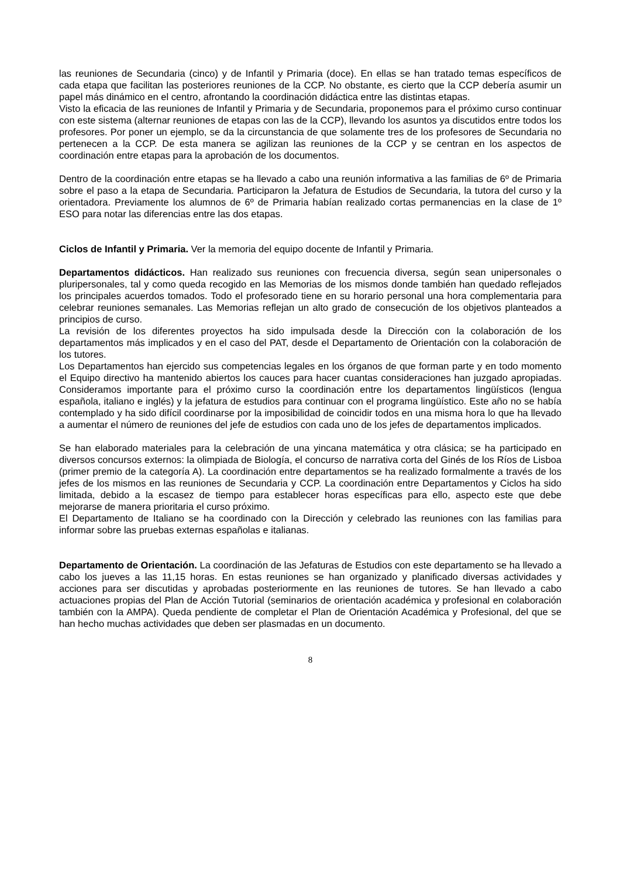las reuniones de Secundaria (cinco) y de Infantil y Primaria (doce). En ellas se han tratado temas específicos de cada etapa que facilitan las posteriores reuniones de la CCP. No obstante, es cierto que la CCP debería asumir un papel más dinámico en el centro, afrontando la coordinación didáctica entre las distintas etapas.
Visto la eficacia de las reuniones de Infantil y Primaria y de Secundaria, proponemos para el próximo curso continuar con este sistema (alternar reuniones de etapas con las de la CCP), llevando los asuntos ya discutidos entre todos los profesores. Por poner un ejemplo, se da la circunstancia de que solamente tres de los profesores de Secundaria no pertenecen a la CCP. De esta manera se agilizan las reuniones de la CCP y se centran en los aspectos de coordinación entre etapas para la aprobación de los documentos.
Dentro de la coordinación entre etapas se ha llevado a cabo una reunión informativa a las familias de 6º de Primaria sobre el paso a la etapa de Secundaria. Participaron la Jefatura de Estudios de Secundaria, la tutora del curso y la orientadora. Previamente los alumnos de 6º de Primaria habían realizado cortas permanencias en la clase de 1º ESO para notar las diferencias entre las dos etapas.
Ciclos de Infantil y Primaria. Ver la memoria del equipo docente de Infantil y Primaria.
Departamentos didácticos. Han realizado sus reuniones con frecuencia diversa, según sean unipersonales o pluripersonales, tal y como queda recogido en las Memorias de los mismos donde también han quedado reflejados los principales acuerdos tomados. Todo el profesorado tiene en su horario personal una hora complementaria para celebrar reuniones semanales. Las Memorias reflejan un alto grado de consecución de los objetivos planteados a principios de curso.
La revisión de los diferentes proyectos ha sido impulsada desde la Dirección con la colaboración de los departamentos más implicados y en el caso del PAT, desde el Departamento de Orientación con la colaboración de los tutores.
Los Departamentos han ejercido sus competencias legales en los órganos de que forman parte y en todo momento el Equipo directivo ha mantenido abiertos los cauces para hacer cuantas consideraciones han juzgado apropiadas. Consideramos importante para el próximo curso la coordinación entre los departamentos lingüísticos (lengua española, italiano e inglés) y la jefatura de estudios para continuar con el programa lingüístico. Este año no se había contemplado y ha sido difícil coordinarse por la imposibilidad de coincidir todos en una misma hora lo que ha llevado a aumentar el número de reuniones del jefe de estudios con cada uno de los jefes de departamentos implicados.
Se han elaborado materiales para la celebración de una yincana matemática y otra clásica; se ha participado en diversos concursos externos: la olimpiada de Biología, el concurso de narrativa corta del Ginés de los Ríos de Lisboa (primer premio de la categoría A). La coordinación entre departamentos se ha realizado formalmente a través de los jefes de los mismos en las reuniones de Secundaria y CCP. La coordinación entre Departamentos y Ciclos ha sido limitada, debido a la escasez de tiempo para establecer horas específicas para ello, aspecto este que debe mejorarse de manera prioritaria el curso próximo.
El Departamento de Italiano se ha coordinado con la Dirección y celebrado las reuniones con las familias para informar sobre las pruebas externas españolas e italianas.
Departamento de Orientación. La coordinación de las Jefaturas de Estudios con este departamento se ha llevado a cabo los jueves a las 11,15 horas. En estas reuniones se han organizado y planificado diversas actividades y acciones para ser discutidas y aprobadas posteriormente en las reuniones de tutores. Se han llevado a cabo actuaciones propias del Plan de Acción Tutorial (seminarios de orientación académica y profesional en colaboración también con la AMPA). Queda pendiente de completar el Plan de Orientación Académica y Profesional, del que se han hecho muchas actividades que deben ser plasmadas en un documento.
8